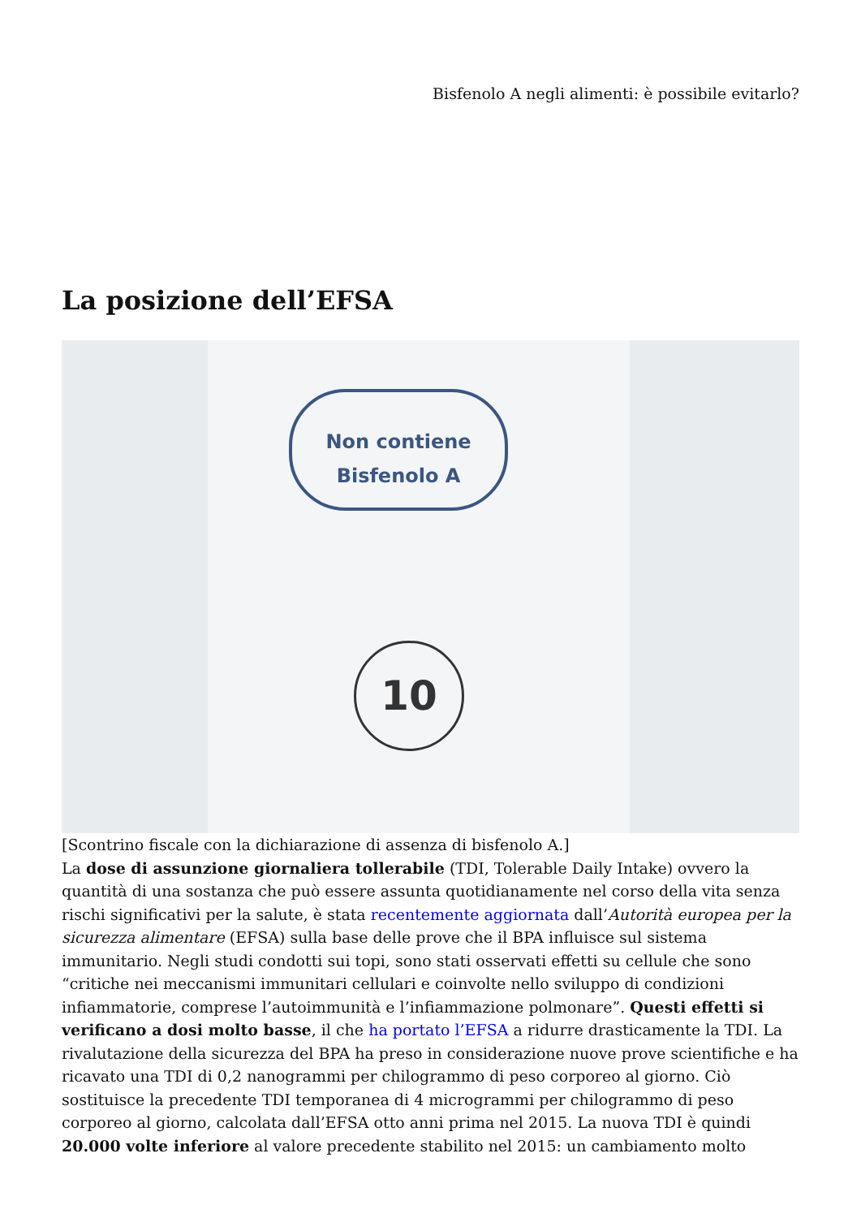Bisfenolo A negli alimenti: è possibile evitarlo?
La posizione dell’EFSA
Non contiene
Bisfenolo A
10
[Scontrino fiscale con la dichiarazione di assenza di bisfenolo A.]
La dose di assunzione giornaliera tollerabile (TDI, Tolerable Daily Intake) ovvero la quantità di una sostanza che può essere assunta quotidianamente nel corso della vita senza rischi significativi per la salute, è stata recentemente aggiornata dall’Autorità europea per la sicurezza alimentare (EFSA) sulla base delle prove che il BPA influisce sul sistema immunitario. Negli studi condotti sui topi, sono stati osservati effetti su cellule che sono “critiche nei meccanismi immunitari cellulari e coinvolte nello sviluppo di condizioni infiammatorie, comprese l’autoimmunità e l’infiammazione polmonare”. Questi effetti si verificano a dosi molto basse, il che ha portato l’EFSA a ridurre drasticamente la TDI. La rivalutazione della sicurezza del BPA ha preso in considerazione nuove prove scientifiche e ha ricavato una TDI di 0,2 nanogrammi per chilogrammo di peso corporeo al giorno. Ciò sostituisce la precedente TDI temporanea di 4 microgrammi per chilogrammo di peso corporeo al giorno, calcolata dall’EFSA otto anni prima nel 2015. La nuova TDI è quindi 20.000 volte inferiore al valore precedente stabilito nel 2015: un cambiamento molto